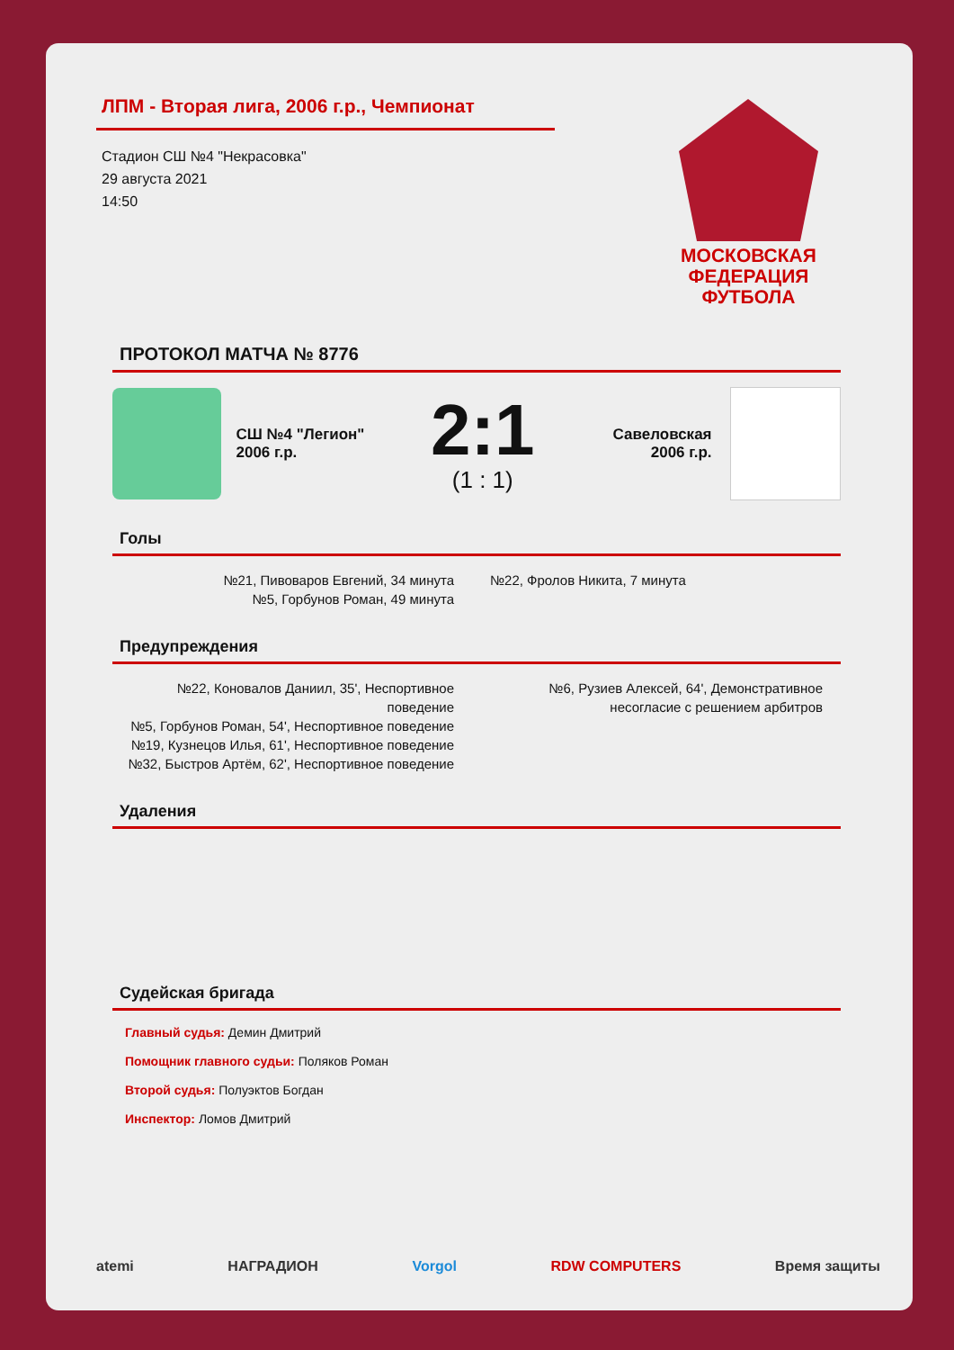ЛПМ - Вторая лига, 2006 г.р., Чемпионат
Стадион СШ №4 "Некрасовка"
29 августа 2021
14:50
МОСКОВСКАЯ
ФЕДЕРАЦИЯ
ФУТБОЛА
ПРОТОКОЛ МАТЧА № 8776
СШ №4 "Легион" 2006 г.р.
2:1
(1 : 1)
Савеловская 2006 г.р.
Голы
№21, Пивоваров Евгений, 34 минута
№5, Горбунов Роман, 49 минута
№22, Фролов Никита, 7 минута
Предупреждения
№22, Коновалов Даниил, 35', Неспортивное поведение
№5, Горбунов Роман, 54', Неспортивное поведение
№19, Кузнецов Илья, 61', Неспортивное поведение
№32, Быстров Артём, 62', Неспортивное поведение
№6, Рузиев Алексей, 64', Демонстративное несогласие с решением арбитров
Удаления
Судейская бригада
Главный судья: Демин Дмитрий
Помощник главного судьи: Поляков Роман
Второй судья: Полуэктов Богдан
Инспектор: Ломов Дмитрий
atemi НАГРАДИОН Vorgol RDW COMPUTERS Время защиты